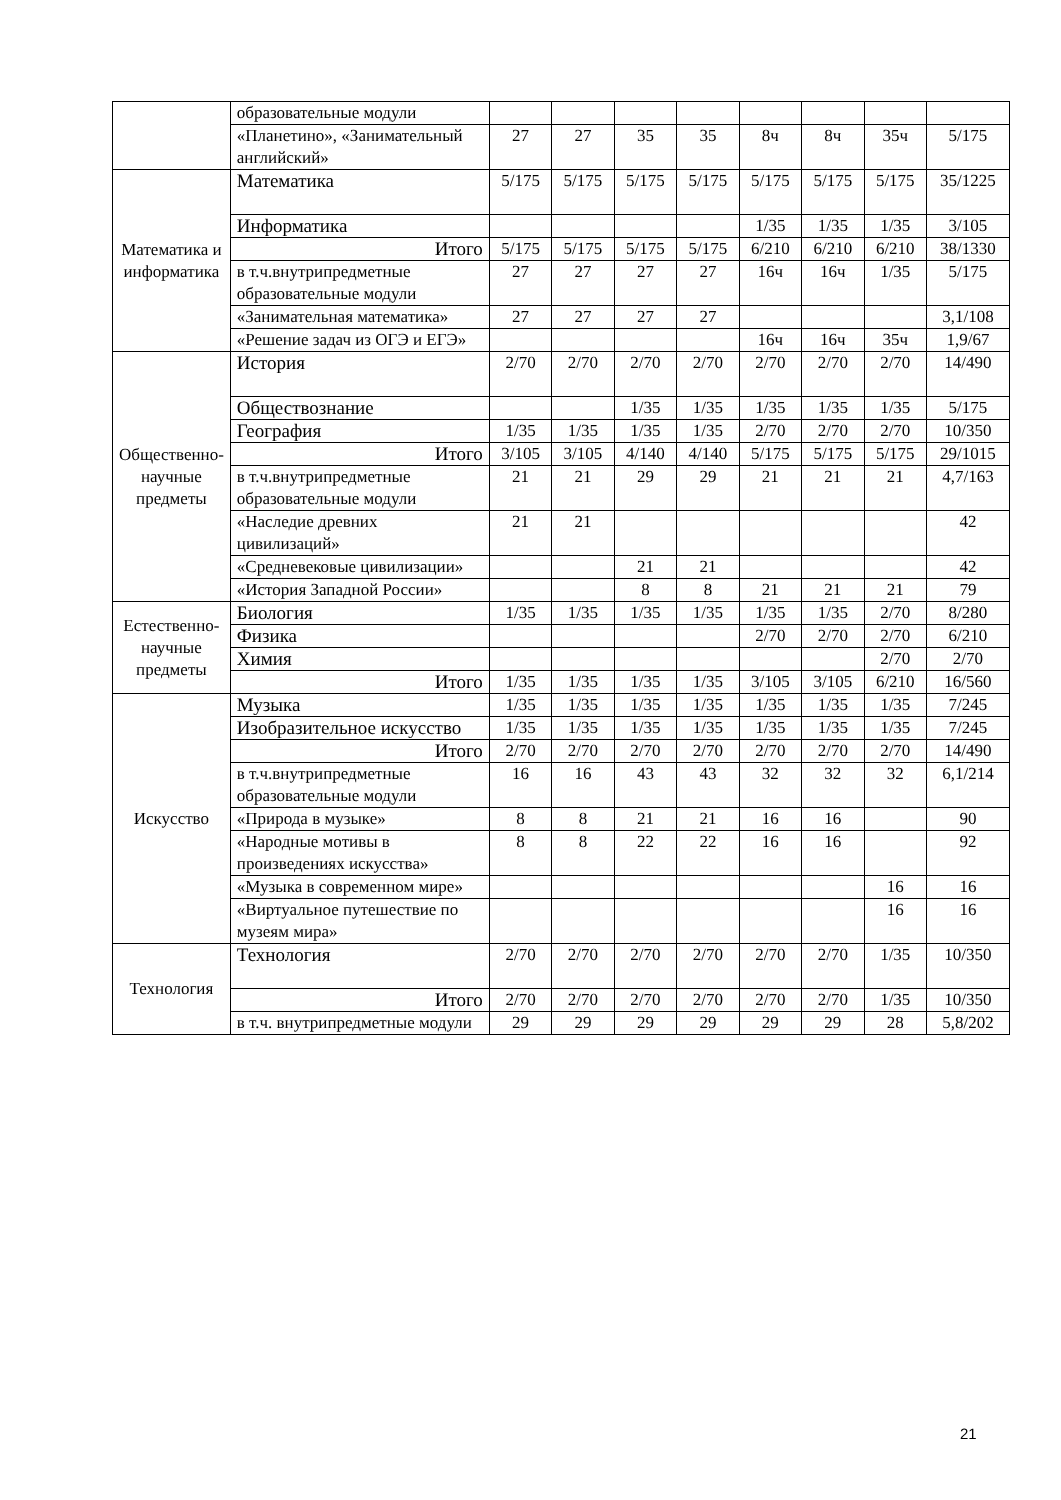| | образовательные модули | | | | | | | | |
| | «Планетино», «Занимательный английский» | 27 | 27 | 35 | 35 | 8ч | 8ч | 35ч | 5/175 |
| Математика и информатика | Математика | 5/175 | 5/175 | 5/175 | 5/175 | 5/175 | 5/175 | 5/175 | 35/1225 |
| | Информатика | | | | | 1/35 | 1/35 | 1/35 | 3/105 |
| | Итого | 5/175 | 5/175 | 5/175 | 5/175 | 6/210 | 6/210 | 6/210 | 38/1330 |
| | в т.ч.внутрипредметные образовательные модули | 27 | 27 | 27 | 27 | 16ч | 16ч | 1/35 | 5/175 |
| | «Занимательная математика» | 27 | 27 | 27 | 27 | | | | 3,1/108 |
| | «Решение задач из ОГЭ и ЕГЭ» | | | | | 16ч | 16ч | 35ч | 1,9/67 |
| Общественно-научные предметы | История | 2/70 | 2/70 | 2/70 | 2/70 | 2/70 | 2/70 | 2/70 | 14/490 |
| | Обществознание | | | 1/35 | 1/35 | 1/35 | 1/35 | 1/35 | 5/175 |
| | География | 1/35 | 1/35 | 1/35 | 1/35 | 2/70 | 2/70 | 2/70 | 10/350 |
| | Итого | 3/105 | 3/105 | 4/140 | 4/140 | 5/175 | 5/175 | 5/175 | 29/1015 |
| | в т.ч.внутрипредметные образовательные модули | 21 | 21 | 29 | 29 | 21 | 21 | 21 | 4,7/163 |
| | «Наследие древних цивилизаций» | 21 | 21 | | | | | | 42 |
| | «Средневековые цивилизации» | | | 21 | 21 | | | | 42 |
| | «История Западной России» | | | 8 | 8 | 21 | 21 | 21 | 79 |
| Естественно-научные предметы | Биология | 1/35 | 1/35 | 1/35 | 1/35 | 1/35 | 1/35 | 2/70 | 8/280 |
| | Физика | | | | | 2/70 | 2/70 | 2/70 | 6/210 |
| | Химия | | | | | | | 2/70 | 2/70 |
| | Итого | 1/35 | 1/35 | 1/35 | 1/35 | 3/105 | 3/105 | 6/210 | 16/560 |
| Искусство | Музыка | 1/35 | 1/35 | 1/35 | 1/35 | 1/35 | 1/35 | 1/35 | 7/245 |
| | Изобразительное искусство | 1/35 | 1/35 | 1/35 | 1/35 | 1/35 | 1/35 | 1/35 | 7/245 |
| | Итого | 2/70 | 2/70 | 2/70 | 2/70 | 2/70 | 2/70 | 2/70 | 14/490 |
| | в т.ч.внутрипредметные образовательные модули | 16 | 16 | 43 | 43 | 32 | 32 | 32 | 6,1/214 |
| | «Природа в музыке» | 8 | 8 | 21 | 21 | 16 | 16 | | 90 |
| | «Народные мотивы в произведениях искусства» | 8 | 8 | 22 | 22 | 16 | 16 | | 92 |
| | «Музыка в современном мире» | | | | | | | 16 | 16 |
| | «Виртуальное путешествие по музеям мира» | | | | | | | 16 | 16 |
| Технология | Технология | 2/70 | 2/70 | 2/70 | 2/70 | 2/70 | 2/70 | 1/35 | 10/350 |
| | Итого | 2/70 | 2/70 | 2/70 | 2/70 | 2/70 | 2/70 | 1/35 | 10/350 |
| | в т.ч. внутрипредметные модули | 29 | 29 | 29 | 29 | 29 | 29 | 28 | 5,8/202 |
21